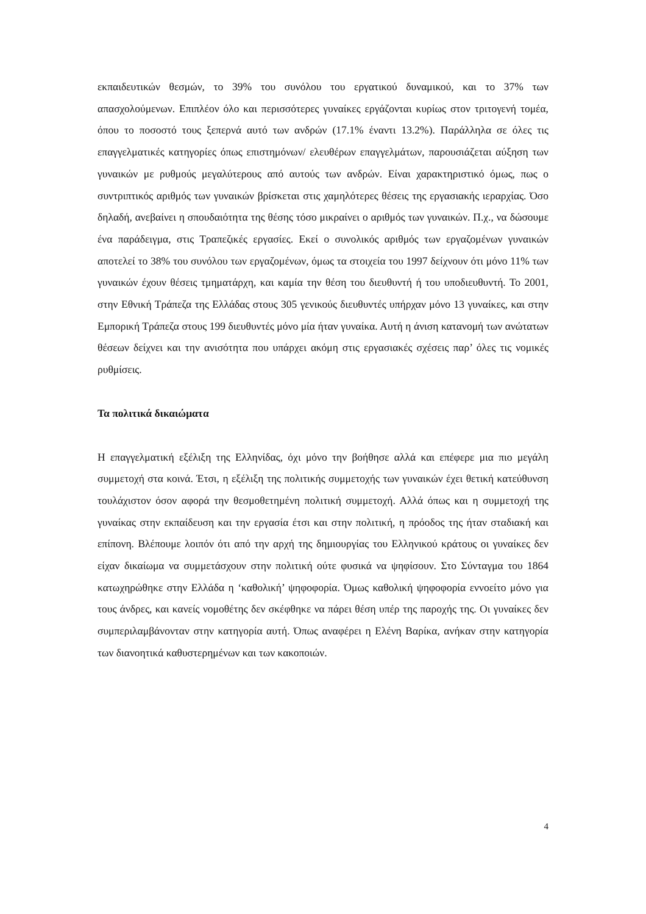εκπαιδευτικών θεσμών, το 39% του συνόλου του εργατικού δυναμικού, και το 37% των απασχολούμενων. Επιπλέον όλο και περισσότερες γυναίκες εργάζονται κυρίως στον τριτογενή τομέα, όπου το ποσοστό τους ξεπερνά αυτό των ανδρών (17.1% έναντι 13.2%). Παράλληλα σε όλες τις επαγγελματικές κατηγορίες όπως επιστημόνων/ ελευθέρων επαγγελμάτων, παρουσιάζεται αύξηση των γυναικών με ρυθμούς μεγαλύτερους από αυτούς των ανδρών. Είναι χαρακτηριστικό όμως, πως ο συντριπτικός αριθμός των γυναικών βρίσκεται στις χαμηλότερες θέσεις της εργασιακής ιεραρχίας. Όσο δηλαδή, ανεβαίνει η σπουδαιότητα της θέσης τόσο μικραίνει ο αριθμός των γυναικών. Π.χ., να δώσουμε ένα παράδειγμα, στις Τραπεζικές εργασίες. Εκεί ο συνολικός αριθμός των εργαζομένων γυναικών αποτελεί το 38% του συνόλου των εργαζομένων, όμως τα στοιχεία του 1997 δείχνουν ότι μόνο 11% των γυναικών έχουν θέσεις τμηματάρχη, και καμία την θέση του διευθυντή ή του υποδιευθυντή. Το 2001, στην Εθνική Τράπεζα της Ελλάδας στους 305 γενικούς διευθυντές υπήρχαν μόνο 13 γυναίκες, και στην Εμπορική Τράπεζα στους 199 διευθυντές μόνο μία ήταν γυναίκα. Αυτή η άνιση κατανομή των ανώτατων θέσεων δείχνει και την ανισότητα που υπάρχει ακόμη στις εργασιακές σχέσεις παρ’ όλες τις νομικές ρυθμίσεις.
Τα πολιτικά δικαιώματα
Η επαγγελματική εξέλιξη της Ελληνίδας, όχι μόνο την βοήθησε αλλά και επέφερε μια πιο μεγάλη συμμετοχή στα κοινά. Έτσι, η εξέλιξη της πολιτικής συμμετοχής των γυναικών έχει θετική κατεύθυνση τουλάχιστον όσον αφορά την θεσμοθετημένη πολιτική συμμετοχή. Αλλά όπως και η συμμετοχή της γυναίκας στην εκπαίδευση και την εργασία έτσι και στην πολιτική, η πρόοδος της ήταν σταδιακή και επίπονη. Βλέπουμε λοιπόν ότι από την αρχή της δημιουργίας του Ελληνικού κράτους οι γυναίκες δεν είχαν δικαίωμα να συμμετάσχουν στην πολιτική ούτε φυσικά να ψηφίσουν. Στο Σύνταγμα του 1864 κατωχηρώθηκε στην Ελλάδα η ‘καθολική’ ψηφοφορία. Όμως καθολική ψηφοφορία εννοείτο μόνο για τους άνδρες, και κανείς νομοθέτης δεν σκέφθηκε να πάρει θέση υπέρ της παροχής της. Οι γυναίκες δεν συμπεριλαμβάνονταν στην κατηγορία αυτή. Όπως αναφέρει η Ελένη Βαρίκα, ανήκαν στην κατηγορία των διανοητικά καθυστερημένων και των κακοποιών.
4